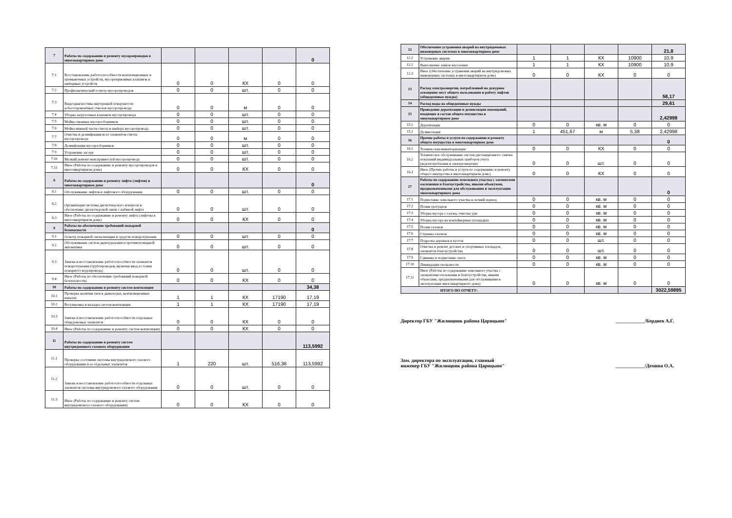| 7 | Работы по содержанию и ремонту мусоропроводов в многоквартирном доме | | | | | 0 |
| 7.1 | Восстановление работоспособности вентиляционных и промывочных устройств, мусороприемных клапанов и шиберных устройств | 0 | 0 | КХ | 0 | 0 |
| 7.2 | Профилактический осмотр мусоропроводов | 0 | 0 | шт. | 0 | 0 |
| 7.3 | Видеодиагностика внутренней поверхности асбестоцементных стволов мусоропровода | 0 | 0 | м | 0 | 0 |
| 7.4 | Уборка загрузочных клапанов мусоропровода | 0 | 0 | шт. | 0 | 0 |
| 7.5 | Мойка сменных мусоросборников | 0 | 0 | шт. | 0 | 0 |
| 7.6 | Мойка нижней части ствола и шибера мусоропровода | 0 | 0 | шт. | 0 | 0 |
| 7.7 | Очистка и дезинфекция всех элементов ствола мусоропровода | 0 | 0 | м | 0 | 0 |
| 7.8 | Дезинфекция мусоросборников | 0 | 0 | шт. | 0 | 0 |
| 7.9 | Устранение засора | 0 | 0 | шт. | 0 | 0 |
| 7.10 | Мелкий ремонт неисправностей мусоропровода | 0 | 0 | шт. | 0 | 0 |
| 7.11 | Иное (Работы по содержанию и ремонту мусоропроводов в многоквартирном доме) | 0 | 0 | КХ | 0 | 0 |
| 8 | Работы по содержанию и ремонту лифта (лифтов) в многоквартирном доме | | | | | 0 |
| 8.1 | Обслуживание лифтов и лифтового оборудования | 0 | 0 | шт. | 0 | 0 |
| 8.2 | Организация системы диспетчерского контроля и обеспечение диспетчерской связи с кабиной лифта | 0 | 0 | шт. | 0 | 0 |
| 8.3 | Иное (Работы по содержанию и ремонту лифта (лифтов) в многоквартирном доме) | 0 | 0 | КХ | 0 | 0 |
| 9 | Работы по обеспечению требований пожарной безопасности | | | | | 0 |
| 9.1 | Осмотр пожарной сигнализации и средств пожаротушения | 0 | 0 | шт. | 0 | 0 |
| 9.2 | Обслуживание систем дымоудаления и противопожарной автоматики | 0 | 0 | шт. | 0 | 0 |
| 9.3 | Замена и восстановление работоспособности элементов пожаротушения (трубопроводов, включая ввод и стояки пожарного водопровода) | 0 | 0 | шт. | 0 | 0 |
| 9.4 | Иное (Работы по обеспечению требований пожарной безопасности) | 0 | 0 | КХ | 0 | 0 |
| 10 | Работы по содержанию и ремонту систем вентиляции | | | | | 34,38 |
| 10.1 | Проверка наличия тяги в дымоходах, вентиляционных каналах | 1 | 1 | КХ | 17190 | 17,19 |
| 10.2 | Регулировка и наладка систем вентиляции | 1 | 1 | КХ | 17190 | 17,19 |
| 10.3 | Замена и восстановление работоспособности отдельных общедомовых элементов | 0 | 0 | КХ | 0 | 0 |
| 10.4 | Иное (Работы по содержанию и ремонту систем вентиляции) | 0 | 0 | КХ | 0 | 0 |
| 11 | Работы по содержанию и ремонту систем внутридомового газового оборудования | | | | | 113,5992 |
| 11.1 | Проверка состояния системы внутридомового газового оборудования и ее отдельных элементов | 1 | 220 | шт. | 516,36 | 113,5992 |
| 11.2 | Замена и восстановление работоспособности отдельных элементов системы внутридомового газового оборудования | 0 | 0 | шт. | 0 | 0 |
| 11.3 | Иное (Работы по содержанию и ремонту систем внутридомового газового оборудования) | 0 | 0 | КХ | 0 | 0 |
| 12 | Обеспечение устранения аварий на внутридомовых инженерных системах в многоквартирном доме | | | | | 21,8 |
| 12.1 | Устранение аварии | 1 | 1 | КХ | 10900 | 10,9 |
| 12.2 | Выполнение заявок населения | 1 | 1 | КХ | 10900 | 10,9 |
| 12.3 | Иное (Обеспечение устранения аварий на внутридомовых инженерных системах в многоквартирном доме) | 0 | 0 | КХ | 0 | 0 |
| 13 | Расход электроэнергии, потребленной на дежурное освещение мест общего пользования и работу лифтов (общедомовые нужды) | | | | | 58,17 |
| 14 | Расход воды на общедомовые нужды | | | | | 29,61 |
| 15 | Проведение дератизации и дезинсекции помещений, входящих в состав общего имущества в многоквартирном доме | | | | | 2,42998 |
| 15.1 | Дератизация | 0 | 0 | кв. м | 0 | 0 |
| 15.2 | Дезинсекция | 1 | 451,67 | м | 5,38 | 2,42998 |
| 16 | Прочие работы и услуги по содержанию и ремонту общего имущества в многоквартирном доме | | | | | 0 |
| 16.1 | Техническая инвентаризация | 0 | 0 | КХ | 0 | 0 |
| 16.2 | Техническое обслуживание систем дистанционного снятия показаний индивидуальных приборов учета (водопотребления и электроэнергии) | 0 | 0 | шт. | 0 | 0 |
| 16.3 | Иное (Прочие работы и услуги по содержанию и ремонту общего имущества в многоквартирном доме) | 0 | 0 | КХ | 0 | 0 |
| 17 | Работы по содержанию земельного участка с элементами озеленения и благоустройства, иными объектами, предназначенными для обслуживания и эксплуатации многоквартирного дома | | | | | 0 |
| 17.1 | Подметание земельного участка в летний период | 0 | 0 | кв. м | 0 | 0 |
| 17.2 | Полив тротуаров | 0 | 0 | кв. м | 0 | 0 |
| 17.3 | Уборка мусора с газона, очистка урн | 0 | 0 | кв. м | 0 | 0 |
| 17.4 | Уборка мусора на контейнерных площадках | 0 | 0 | кв. м | 0 | 0 |
| 17.5 | Полив газонов | 0 | 0 | кв. м | 0 | 0 |
| 17.6 | Стрижка газонов | 0 | 0 | кв. м | 0 | 0 |
| 17.7 | Подрезка деревьев и кустов | 0 | 0 | шт. | 0 | 0 |
| 17.8 | Очистка и ремонт детских и спортивных площадок, элементов благоустройства | 0 | 0 | шт. | 0 | 0 |
| 17.9 | Сдвижка и подметание снега | 0 | 0 | кв. м | 0 | 0 |
| 17.10 | Ликвидация скользкости | 0 | 0 | кв. м | 0 | 0 |
| 17.11 | Иное (Работы по содержанию земельного участка с элементами озеленения и благоустройства, иными объектами, предназначенными для обслуживания и эксплуатации многоквартирного дома) | 0 | 0 | кв. м | 0 | 0 |
| ИТОГО ПО ОТЧЕТУ: | | | | | | 3022,59895 |
Директор ГБУ "Жилищник района Царицыно" ____________/Бердиев А.Г.
Зам. директора по эксплуатации, главный инженер ГБУ "Жилищник района Царицыно" ____________/Демина О.А.